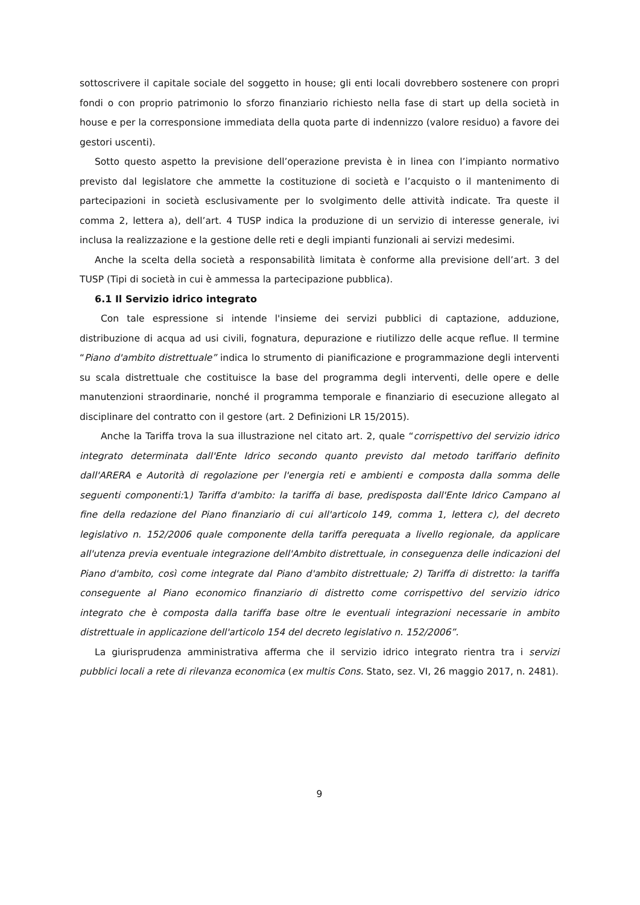sottoscrivere il capitale sociale del soggetto in house; gli enti locali dovrebbero sostenere con propri fondi o con proprio patrimonio lo sforzo finanziario richiesto nella fase di start up della società in house e per la corresponsione immediata della quota parte di indennizzo (valore residuo) a favore dei gestori uscenti).
Sotto questo aspetto la previsione dell’operazione prevista è in linea con l’impianto normativo previsto dal legislatore che ammette la costituzione di società e l’acquisto o il mantenimento di partecipazioni in società esclusivamente per lo svolgimento delle attività indicate. Tra queste il comma 2, lettera a), dell’art. 4 TUSP indica la produzione di un servizio di interesse generale, ivi inclusa la realizzazione e la gestione delle reti e degli impianti funzionali ai servizi medesimi.
Anche la scelta della società a responsabilità limitata è conforme alla previsione dell’art. 3 del TUSP (Tipi di società in cui è ammessa la partecipazione pubblica).
6.1 Il Servizio idrico integrato
Con tale espressione si intende l'insieme dei servizi pubblici di captazione, adduzione, distribuzione di acqua ad usi civili, fognatura, depurazione e riutilizzo delle acque reflue. Il termine “Piano d'ambito distrettuale” indica lo strumento di pianificazione e programmazione degli interventi su scala distrettuale che costituisce la base del programma degli interventi, delle opere e delle manutenzioni straordinarie, nonché il programma temporale e finanziario di esecuzione allegato al disciplinare del contratto con il gestore (art. 2 Definizioni LR 15/2015).
Anche la Tariffa trova la sua illustrazione nel citato art. 2, quale “corrispettivo del servizio idrico integrato determinata dall'Ente Idrico secondo quanto previsto dal metodo tariffario definito dall'ARERA e Autorità di regolazione per l'energia reti e ambienti e composta dalla somma delle seguenti componenti: 1) Tariffa d'ambito: la tariffa di base, predisposta dall'Ente Idrico Campano al fine della redazione del Piano finanziario di cui all'articolo 149, comma 1, lettera c), del decreto legislativo n. 152/2006 quale componente della tariffa perequata a livello regionale, da applicare all'utenza previa eventuale integrazione dell'Ambito distrettuale, in conseguenza delle indicazioni del Piano d'ambito, così come integrate dal Piano d'ambito distrettuale; 2) Tariffa di distretto: la tariffa conseguente al Piano economico finanziario di distretto come corrispettivo del servizio idrico integrato che è composta dalla tariffa base oltre le eventuali integrazioni necessarie in ambito distrettuale in applicazione dell'articolo 154 del decreto legislativo n. 152/2006”.
La giurisprudenza amministrativa afferma che il servizio idrico integrato rientra tra i servizi pubblici locali a rete di rilevanza economica (ex multis Cons. Stato, sez. VI, 26 maggio 2017, n. 2481).
9